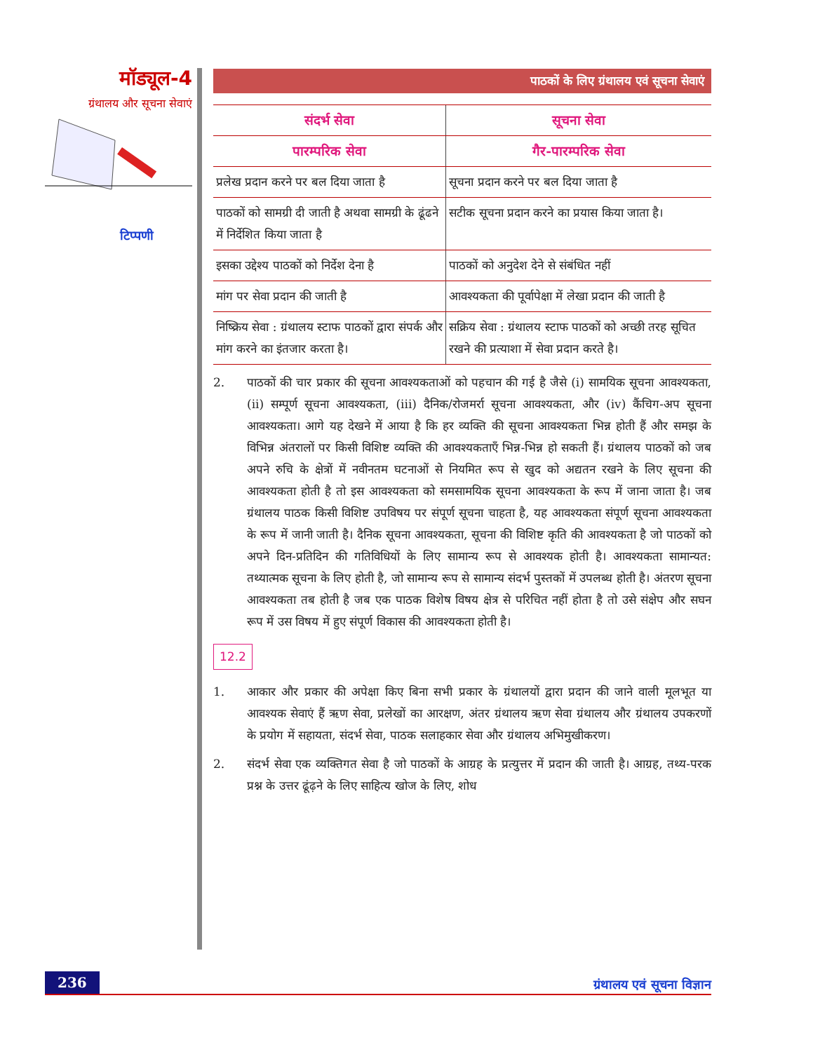मॉड्यूल-4
ग्रंथालय और सूचना सेवाएं
टिप्पणी
पाठकों के लिए ग्रंथालय एवं सूचना सेवाएं
| संदर्भ सेवा | सूचना सेवा |
| --- | --- |
| पारम्परिक सेवा | गैर-पारम्परिक सेवा |
| प्रलेख प्रदान करने पर बल दिया जाता है | सूचना प्रदान करने पर बल दिया जाता है |
| पाठकों को सामग्री दी जाती है अथवा सामग्री के ढूंढने में निर्देशित किया जाता है | सटीक सूचना प्रदान करने का प्रयास किया जाता है। |
| इसका उद्देश्य पाठकों को निर्देश देना है | पाठकों को अनुदेश देने से संबंधित नहीं |
| मांग पर सेवा प्रदान की जाती है | आवश्यकता की पूर्वापेक्षा में लेखा प्रदान की जाती है |
| निष्क्रिय सेवा : ग्रंथालय स्टाफ पाठकों द्वारा संपर्क और मांग करने का इंतजार करता है। | सक्रिय सेवा : ग्रंथालय स्टाफ पाठकों को अच्छी तरह सूचित रखने की प्रत्याशा में सेवा प्रदान करते है। |
2. पाठकों की चार प्रकार की सूचना आवश्यकताओं को पहचान की गई है जैसे (i) सामयिक सूचना आवश्यकता, (ii) सम्पूर्ण सूचना आवश्यकता, (iii) दैनिक/रोजमर्रा सूचना आवश्यकता, और (iv) कैंचिग-अप सूचना आवश्यकता। आगे यह देखने में आया है कि हर व्यक्ति की सूचना आवश्यकता भिन्न होती हैं और समझ के विभिन्न अंतरालों पर किसी विशिष्ट व्यक्ति की आवश्यकताएँ भिन्न-भिन्न हो सकती हैं। ग्रंथालय पाठकों को जब अपने रुचि के क्षेत्रों में नवीनतम घटनाओं से नियमित रूप से खुद को अद्यतन रखने के लिए सूचना की आवश्यकता होती है तो इस आवश्यकता को समसामयिक सूचना आवश्यकता के रूप में जाना जाता है। जब ग्रंथालय पाठक किसी विशिष्ट उपविषय पर संपूर्ण सूचना चाहता है, यह आवश्यकता संपूर्ण सूचना आवश्यकता के रूप में जानी जाती है। दैनिक सूचना आवश्यकता, सूचना की विशिष्ट कृति की आवश्यकता है जो पाठकों को अपने दिन-प्रतिदिन की गतिविधियों के लिए सामान्य रूप से आवश्यक होती है। आवश्यकता सामान्यत: तथ्यात्मक सूचना के लिए होती है, जो सामान्य रूप से सामान्य संदर्भ पुस्तकों में उपलब्ध होती है। अंतरण सूचना आवश्यकता तब होती है जब एक पाठक विशेष विषय क्षेत्र से परिचित नहीं होता है तो उसे संक्षेप और सघन रूप में उस विषय में हुए संपूर्ण विकास की आवश्यकता होती है।
12.2
1. आकार और प्रकार की अपेक्षा किए बिना सभी प्रकार के ग्रंथालयों द्वारा प्रदान की जाने वाली मूलभूत या आवश्यक सेवाएं हैं ऋण सेवा, प्रलेखों का आरक्षण, अंतर ग्रंथालय ऋण सेवा ग्रंथालय और ग्रंथालय उपकरणों के प्रयोग में सहायता, संदर्भ सेवा, पाठक सलाहकार सेवा और ग्रंथालय अभिमुखीकरण।
2. संदर्भ सेवा एक व्यक्तिगत सेवा है जो पाठकों के आग्रह के प्रत्युत्तर में प्रदान की जाती है। आग्रह, तथ्य-परक प्रश्न के उत्तर ढूंढ़ने के लिए साहित्य खोज के लिए, शोध
236 ग्रंथालय एवं सूचना विज्ञान